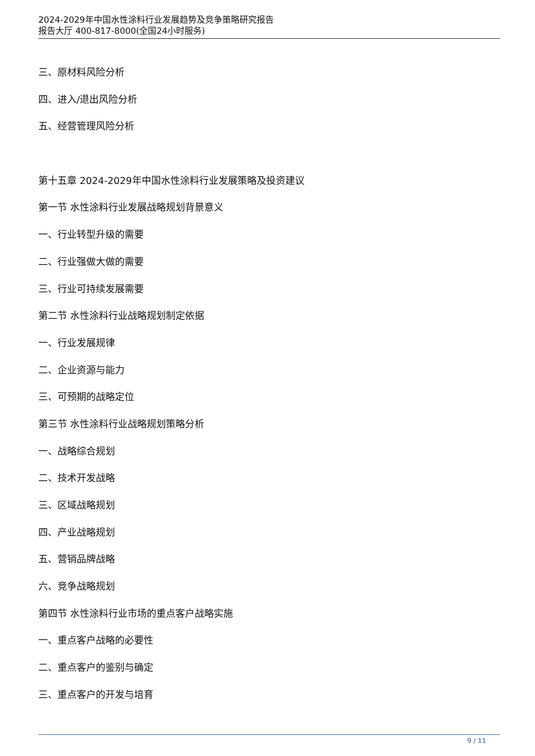2024-2029年中国水性涂料行业发展趋势及竞争策略研究报告
报告大厅 400-817-8000(全国24小时服务)
三、原材料风险分析
四、进入/退出风险分析
五、经营管理风险分析
第十五章 2024-2029年中国水性涂料行业发展策略及投资建议
第一节 水性涂料行业发展战略规划背景意义
一、行业转型升级的需要
二、行业强做大做的需要
三、行业可持续发展需要
第二节 水性涂料行业战略规划制定依据
一、行业发展规律
二、企业资源与能力
三、可预期的战略定位
第三节 水性涂料行业战略规划策略分析
一、战略综合规划
二、技术开发战略
三、区域战略规划
四、产业战略规划
五、营销品牌战略
六、竞争战略规划
第四节 水性涂料行业市场的重点客户战略实施
一、重点客户战略的必要性
二、重点客户的鉴别与确定
三、重点客户的开发与培育
9 / 11